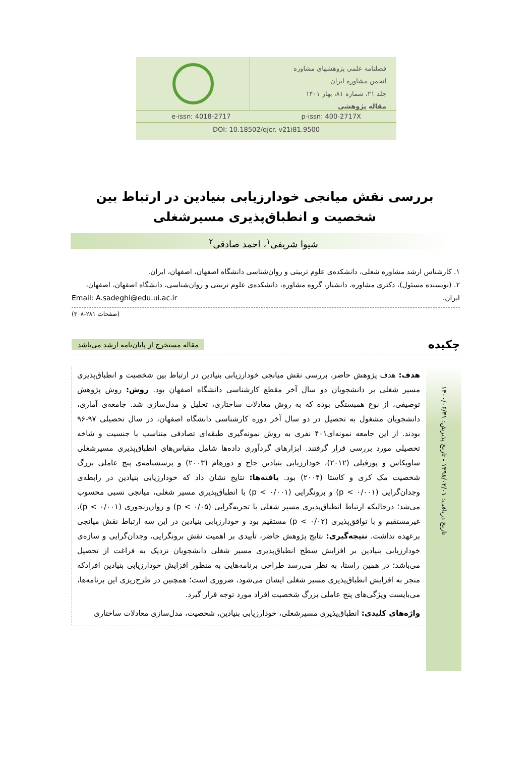فصلنامه علمی پژوهشهای مشاوره
انجمن مشاوره ایران
جلد ۲۱، شماره ۸۱، بهار ۱۴۰۱
مقاله پژوهشی
e-issn: 4018-2717 p-issn: 400-2717X
DOI: 10.18502/qjcr. v21i81.9500
بررسی نقش میانجی خودارزیابی بنیادین در ارتباط بین
شخصیت و انطباق‌پذیری مسیرشغلی
شیوا شریفی<sup>۱</sup>، احمد صادقی<sup>۲</sup>
۱. کارشناس ارشد مشاوره شغلی، دانشکده‌ی علوم تربیتی و روان‌شناسی دانشگاه اصفهان، اصفهان، ایران.
۲. (نویسنده مسئول)، دکتری مشاوره، دانشیار، گروه مشاوره، دانشکده‌ی علوم تربیتی و روان‌شناسی، دانشگاه اصفهان، اصفهان، ایران. Email: A.sadeghi@edu.ui.ac.ir
(صفحات ۲۸۱-۳۰۸)
چکیده مقاله مستخرج از پایان‌نامه ارشد می‌باشد
هدف: هدف پژوهش حاضر، بررسی نقش میانجی خودارزیابی بنیادین در ارتباط بین شخصیت و انطباق‌پذیری مسیر شغلی بر دانشجویان دو سال آخر مقطع کارشناسی دانشگاه اصفهان بود. روش: روش پژوهش توصیفی، از نوع همبستگی بوده که به روش معادلات ساختاری، تحلیل و مدل‌سازی شد. جامعه‌ی آماری، دانشجویان مشغول به تحصیل در دو سال آخر دوره کارشناسی دانشگاه اصفهان، در سال تحصیلی ۹۷-۹۶ بودند. از این جامعه نمونه‌ای۴۰۱ نفری به روش نمونه‌گیری طبقه‌ای تصادفی متناسب با جنسیت و شاخه تحصیلی مورد بررسی قرار گرفتند. ابزارهای گردآوری داده‌ها شامل مقیاس‌های انطباق‌پذیری مسیرشغلی ساویکاس و پورفیلی (۲۰۱۲)، خودارزیابی بنیادین جاج و دورهام (۲۰۰۳) و پرسشنامه‌ی پنج عاملی بزرگ شخصیت مک کری و کاستا (۲۰۰۴) بود. یافته‌ها: نتایج نشان داد که خودارزیابی بنیادین در رابطه‌ی وجدان‌گرایی (p < ۰/۰۰۱) و برونگرایی (p < ۰/۰۰۱) با انطباق‌پذیری مسیر شغلی، میانجی نسبی محسوب می‌شد؛ درحالیکه ارتباط انطباق‌پذیری مسیر شغلی با تجربه‌گرایی (p < ۰/۰۵) و روان‌رنجوری (p < ۰/۰۰۱)، غیرمستقیم و با توافق‌پذیری (p < ۰/۰۲) مستقیم بود و خودارزیابی بنیادین در این سه ارتباط نقش میانجی برعهده نداشت. نتیجه‌گیری: نتایج پژوهش حاضر، تأییدی بر اهمیت نقش برونگرایی، وجدان‌گرایی و سازه‌ی خودارزیابی بنیادین بر افزایش سطح انطباق‌پذیری مسیر شغلی دانشجویان نزدیک به فراغت از تحصیل می‌باشد؛ در همین راستا، به نظر می‌رسد طراحی برنامه‌هایی به منظور افزایش خودارزیابی بنیادین افرادکه منجر به افزایش انطباق‌پذیری مسیر شغلی ایشان می‌شود، ضروری است؛ همچنین در طرح‌ریزی این برنامه‌ها، می‌بایست ویژگی‌های پنج عاملی بزرگ شخصیت افراد مورد توجه قرار گیرد.
واژه‌های کلیدی: انطباق‌پذیری مسیرشغلی، خودارزیابی بنیادین، شخصیت، مدل‌سازی معادلات ساختاری
تاریخ دریافت: ۱۳۹۸/۰۲/۰۱ - تاریخ پذیرش: ۱۴۰۰/۰۶/۳۱